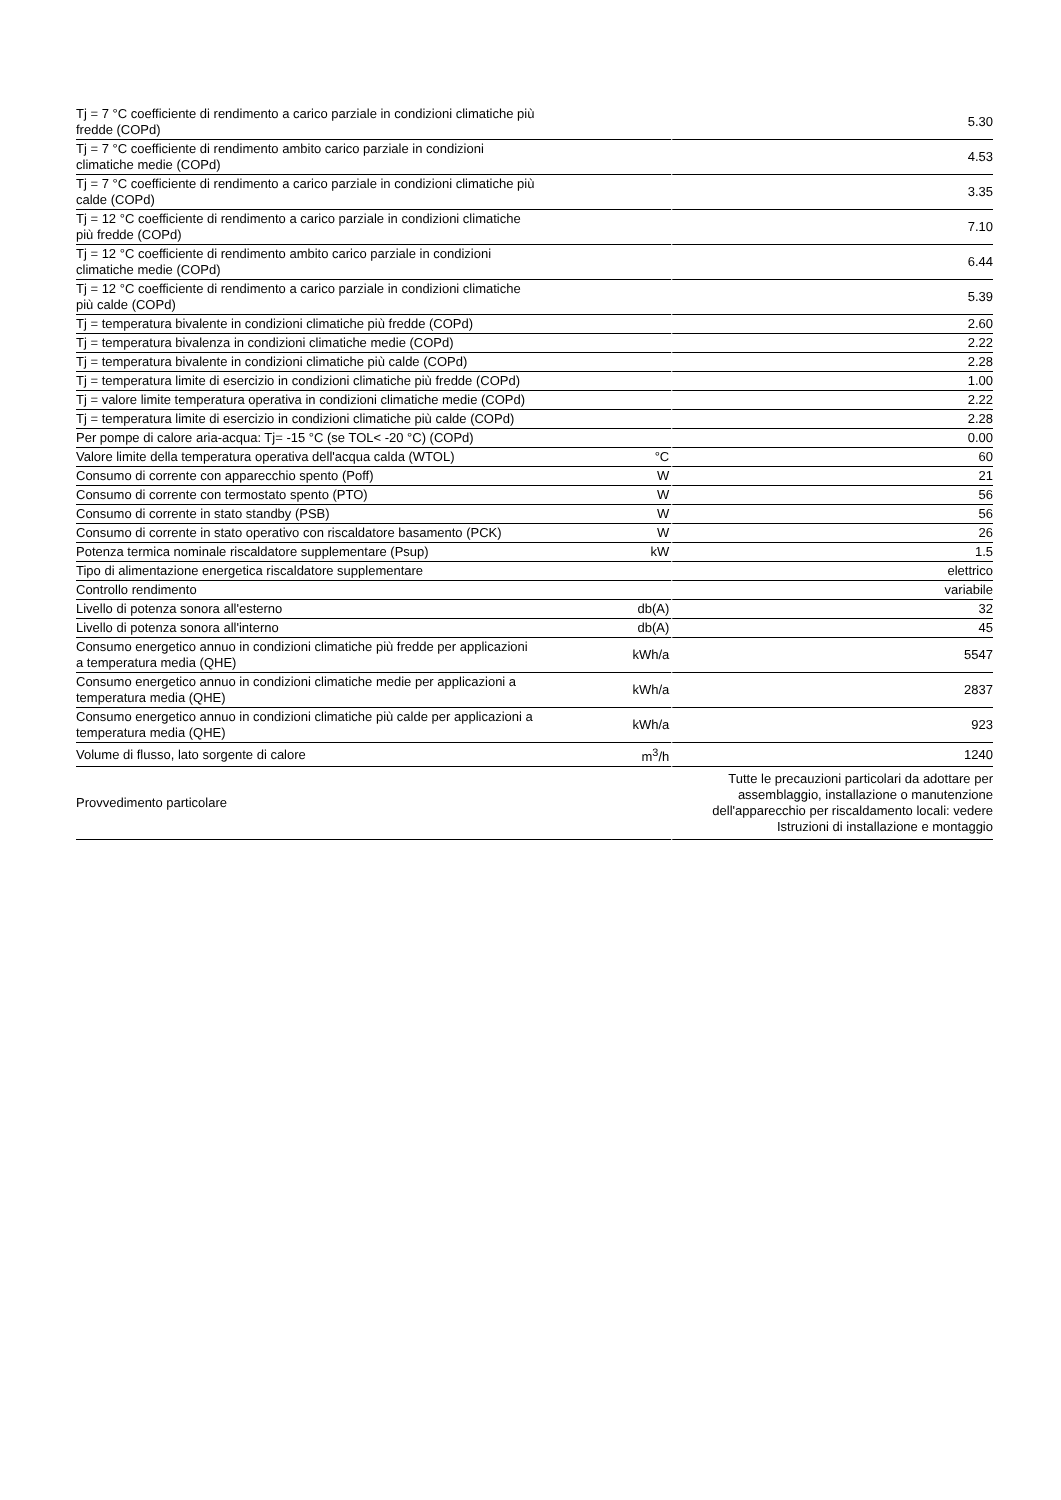| Tj = 7 °C coefficiente di rendimento a carico parziale in condizioni climatiche più fredde (COPd) | | 5.30 |
| Tj = 7 °C coefficiente di rendimento ambito carico parziale in condizioni climatiche medie (COPd) | | 4.53 |
| Tj = 7 °C coefficiente di rendimento a carico parziale in condizioni climatiche più calde (COPd) | | 3.35 |
| Tj = 12 °C coefficiente di rendimento a carico parziale in condizioni climatiche più fredde (COPd) | | 7.10 |
| Tj = 12 °C coefficiente di rendimento ambito carico parziale in condizioni climatiche medie (COPd) | | 6.44 |
| Tj = 12 °C coefficiente di rendimento a carico parziale in condizioni climatiche più calde (COPd) | | 5.39 |
| Tj = temperatura bivalente in condizioni climatiche più fredde (COPd) | | 2.60 |
| Tj = temperatura bivalenza in condizioni climatiche medie (COPd) | | 2.22 |
| Tj = temperatura bivalente in condizioni climatiche più calde (COPd) | | 2.28 |
| Tj = temperatura limite di esercizio in condizioni climatiche più fredde (COPd) | | 1.00 |
| Tj = valore limite temperatura operativa in condizioni climatiche medie (COPd) | | 2.22 |
| Tj = temperatura limite di esercizio in condizioni climatiche più calde (COPd) | | 2.28 |
| Per pompe di calore aria-acqua: Tj= -15 °C (se TOL< -20 °C) (COPd) | | 0.00 |
| Valore limite della temperatura operativa dell'acqua calda (WTOL) | °C | 60 |
| Consumo di corrente con apparecchio spento (Poff) | W | 21 |
| Consumo di corrente con termostato spento (PTO) | W | 56 |
| Consumo di corrente in stato standby (PSB) | W | 56 |
| Consumo di corrente in stato operativo con riscaldatore basamento (PCK) | W | 26 |
| Potenza termica nominale riscaldatore supplementare (Psup) | kW | 1.5 |
| Tipo di alimentazione energetica riscaldatore supplementare | | elettrico |
| Controllo rendimento | | variabile |
| Livello di potenza sonora all'esterno | db(A) | 32 |
| Livello di potenza sonora all'interno | db(A) | 45 |
| Consumo energetico annuo in condizioni climatiche più fredde per applicazioni a temperatura media (QHE) | kWh/a | 5547 |
| Consumo energetico annuo in condizioni climatiche medie per applicazioni a temperatura media (QHE) | kWh/a | 2837 |
| Consumo energetico annuo in condizioni climatiche più calde per applicazioni a temperatura media (QHE) | kWh/a | 923 |
| Volume di flusso, lato sorgente di calore | m<sup>3</sup>/h | 1240 |
| Provvedimento particolare | | Tutte le precauzioni particolari da adottare per assemblaggio, installazione o manutenzione dell'apparecchio per riscaldamento locali: vedere Istruzioni di installazione e montaggio |